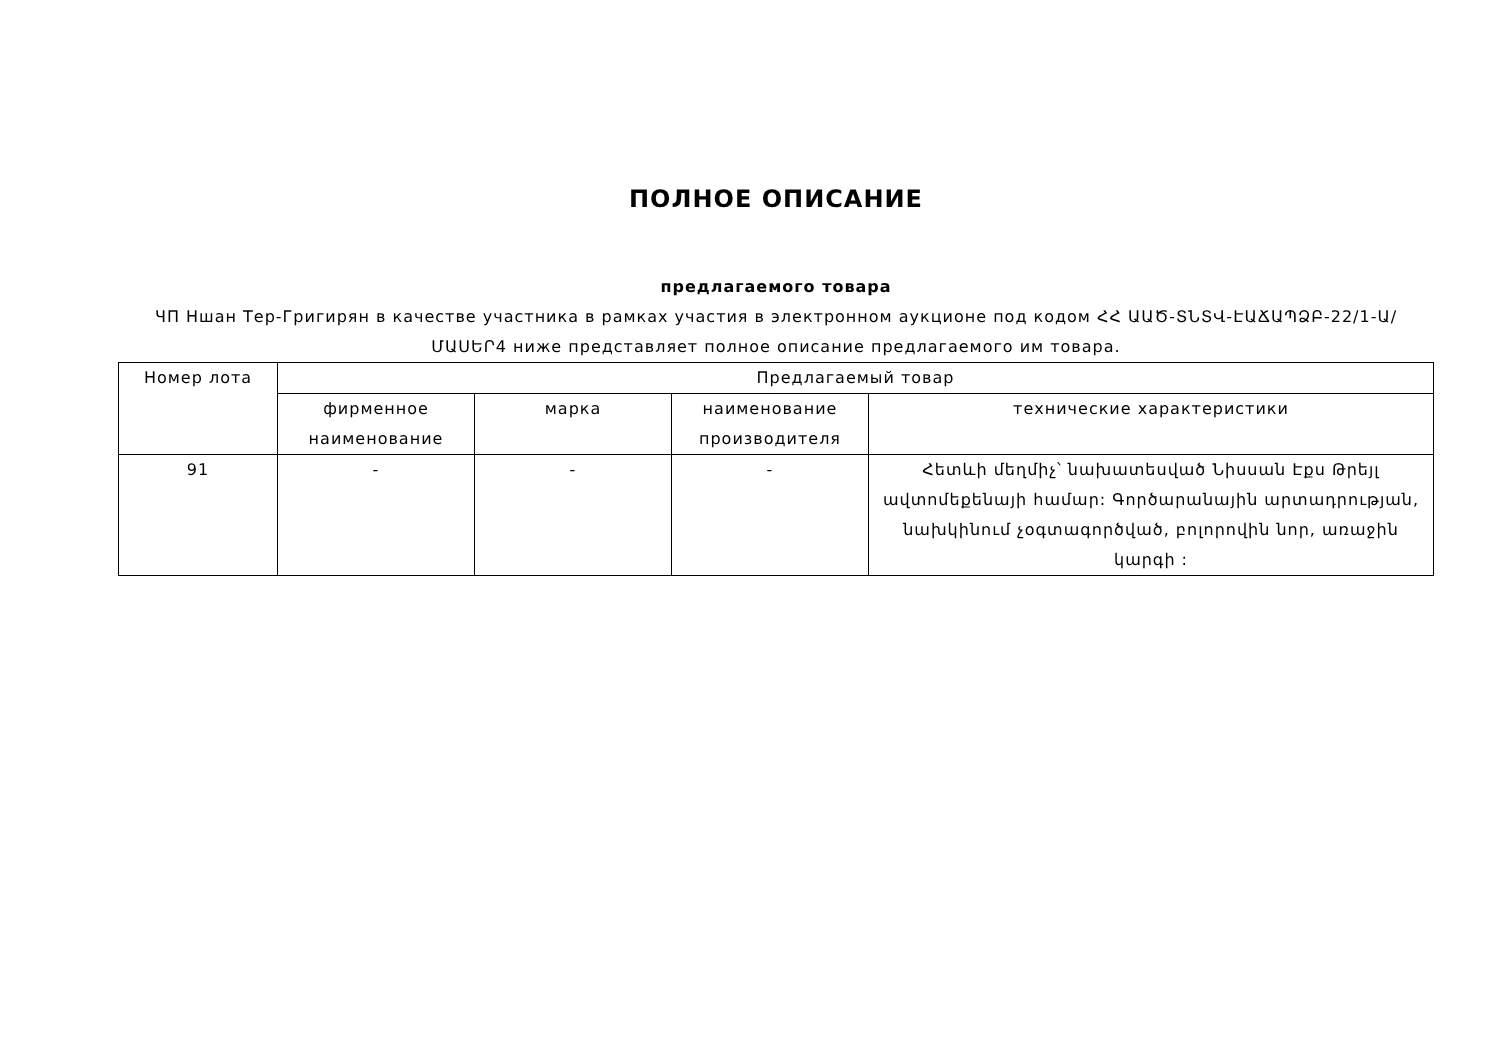ПОЛНОЕ ОПИСАНИЕ
предлагаемого товара
ЧП Ншан Тер-Григирян в качестве участника в рамках участия в электронном аукционе под кодом ՀՀ ԱԱԾ-ՏՆՏՎ-ԷԱՃԱՊՁԲ-22/1-Ա/ՄԱՍԵՐ4 ниже представляет полное описание предлагаемого им товара.
| Номер лота | Предлагаемый товар | | | |
| --- | --- | --- | --- | --- |
| | фирменное наименование | марка | наименование производителя | технические характеристики |
| 91 | - | - | - | Հետևի մեղմիչ՝ նախատեսված Նիսսան Էքս Թրեյլ ավտոմեքենայի համար: Գործարանային արտադրության, նախկինում չօգտագործված, բոլորովին նոր, առաջին կարգի : |